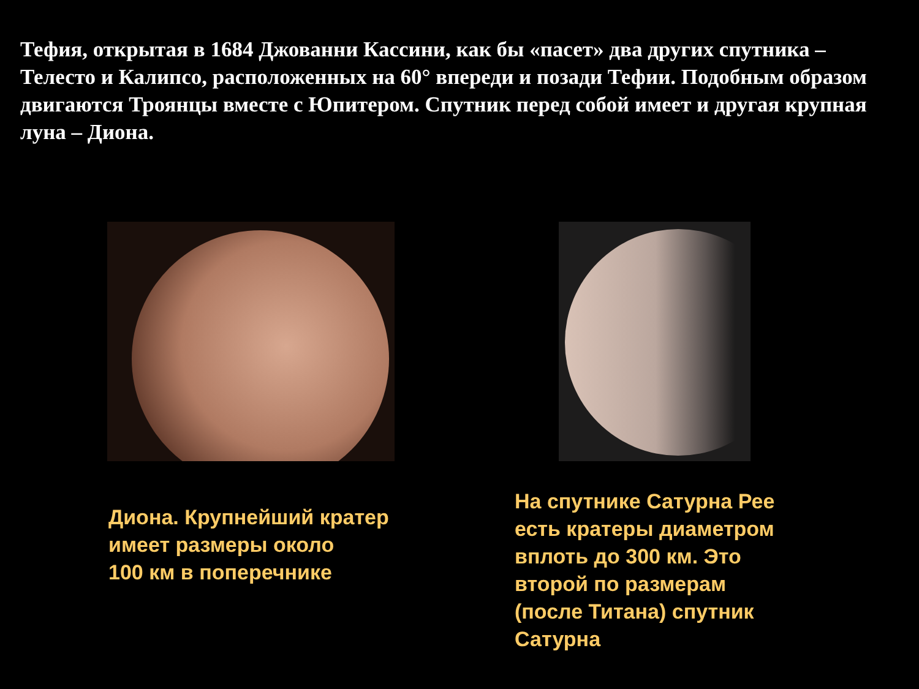Тефия, открытая в 1684 Джованни Кассини, как бы «пасет» два других спутника – Телесто и Калипсо, расположенных на 60° впереди и позади Тефии. Подобным образом двигаются Троянцы вместе с Юпитером. Спутник перед собой имеет и другая крупная луна – Диона.
Диона. Крупнейший кратер
имеет размеры около
100 км в поперечнике
На спутнике Сатурна Рее
есть кратеры диаметром
вплоть до 300 км. Это
второй по размерам
(после Титана) спутник
Сатурна